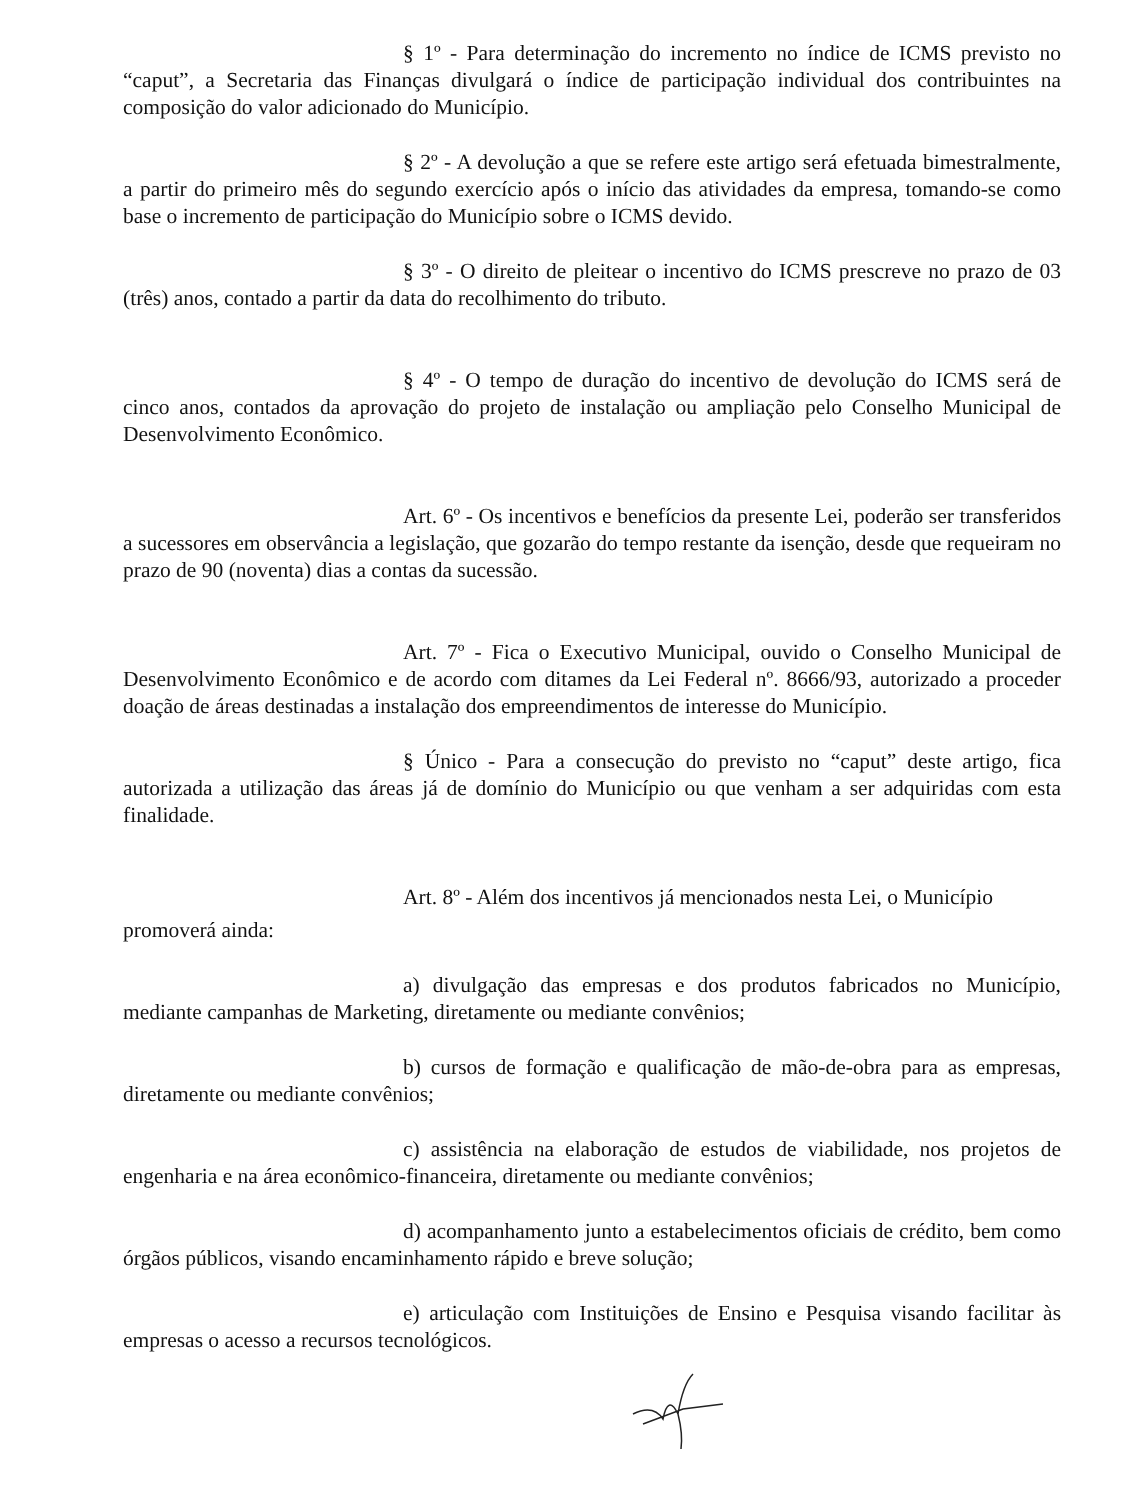§ 1º - Para determinação do incremento no índice de ICMS previsto no “caput”, a Secretaria das Finanças divulgará o índice de participação individual dos contribuintes na composição do valor adicionado do Município.
§ 2º - A devolução a que se refere este artigo será efetuada bimestralmente, a partir do primeiro mês do segundo exercício após o início das atividades da empresa, tomando-se como base o incremento de participação do Município sobre o ICMS devido.
§ 3º - O direito de pleitear o incentivo do ICMS prescreve no prazo de 03 (três) anos, contado a partir da data do recolhimento do tributo.
§ 4º - O tempo de duração do incentivo de devolução do ICMS será de cinco anos, contados da aprovação do projeto de instalação ou ampliação pelo Conselho Municipal de Desenvolvimento Econômico.
Art. 6º - Os incentivos e benefícios da presente Lei, poderão ser transferidos a sucessores em observância a legislação, que gozarão do tempo restante da isenção, desde que requeiram no prazo de 90 (noventa) dias a contas da sucessão.
Art. 7º - Fica o Executivo Municipal, ouvido o Conselho Municipal de Desenvolvimento Econômico e de acordo com ditames da Lei Federal nº. 8666/93, autorizado a proceder doação de áreas destinadas a instalação dos empreendimentos de interesse do Município.
§ Único - Para a consecução do previsto no “caput” deste artigo, fica autorizada a utilização das áreas já de domínio do Município ou que venham a ser adquiridas com esta finalidade.
Art. 8º - Além dos incentivos já mencionados nesta Lei, o Município
promoverá ainda:
a) divulgação das empresas e dos produtos fabricados no Município, mediante campanhas de Marketing, diretamente ou mediante convênios;
b) cursos de formação e qualificação de mão-de-obra para as empresas, diretamente ou mediante convênios;
c) assistência na elaboração de estudos de viabilidade, nos projetos de engenharia e na área econômico-financeira, diretamente ou mediante convênios;
d) acompanhamento junto a estabelecimentos oficiais de crédito, bem como órgãos públicos, visando encaminhamento rápido e breve solução;
e) articulação com Instituições de Ensino e Pesquisa visando facilitar às empresas o acesso a recursos tecnológicos.